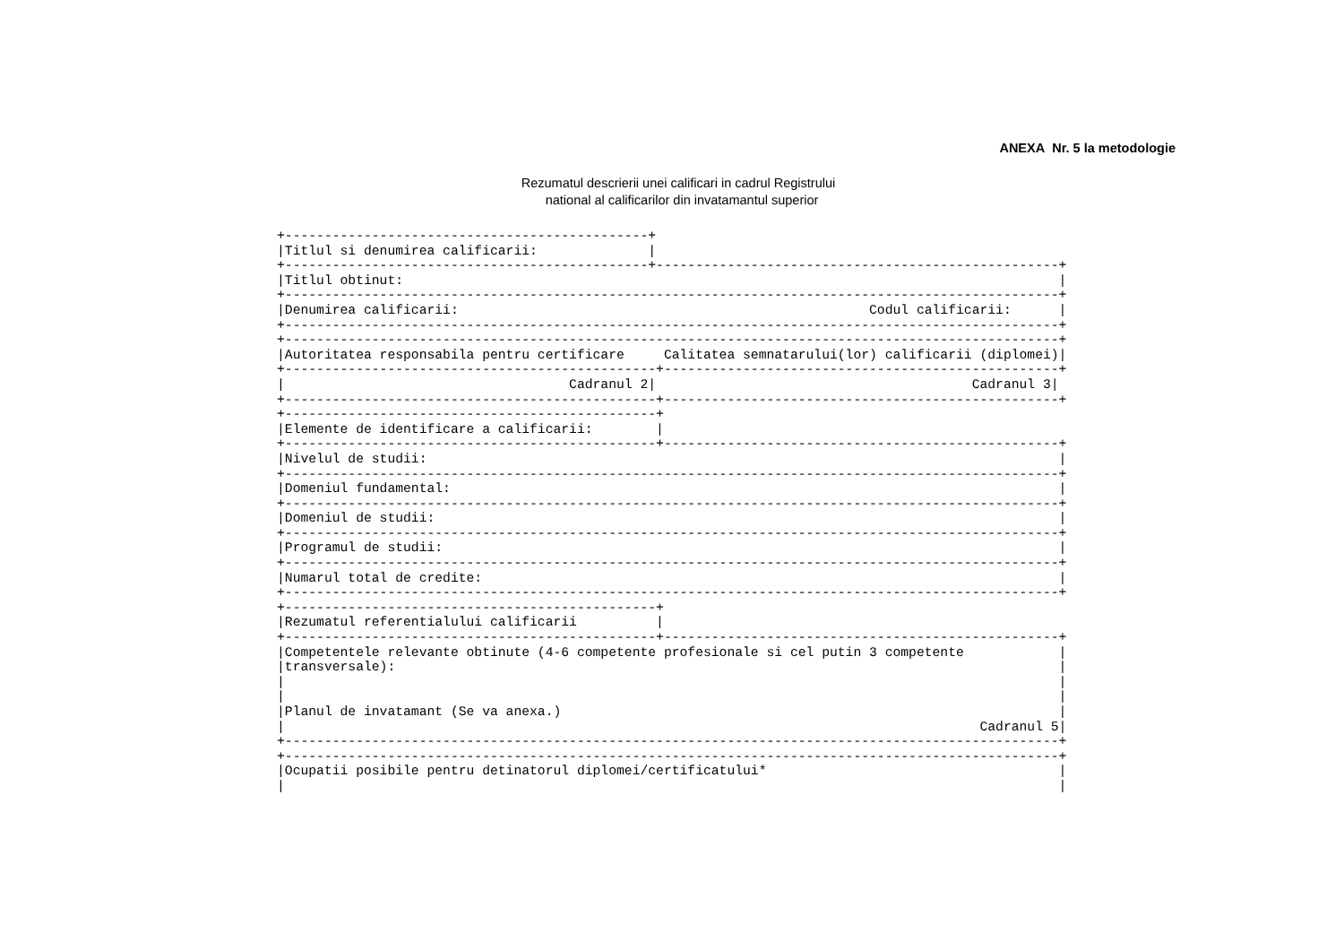ANEXA Nr. 5 la metodologie
Rezumatul descrierii unei calificari in cadrul Registrului
national al calificarilor din invatamantul superior
+----------------------------------------------+
|Titlul si denumirea calificarii:              |
+----------------------------------------------+---------------------------------------------------+
|Titlul obtinut:                                                                                   |
+--------------------------------------------------------------------------------------------------+
|Denumirea calificarii:                                                    Codul calificarii:      |
+--------------------------------------------------------------------------------------------------+
+--------------------------------------------------------------------------------------------------+
|Autoritatea responsabila pentru certificare     Calitatea semnatarului(lor) calificarii (diplomei)|
+-----------------------------------------------+--------------------------------------------------+
|                                    Cadranul 2|                                        Cadranul 3|
+-----------------------------------------------+--------------------------------------------------+
+-----------------------------------------------+
|Elemente de identificare a calificarii:        |
+-----------------------------------------------+--------------------------------------------------+
|Nivelul de studii:                                                                                |
+--------------------------------------------------------------------------------------------------+
|Domeniul fundamental:                                                                             |
+--------------------------------------------------------------------------------------------------+
|Domeniul de studii:                                                                               |
+--------------------------------------------------------------------------------------------------+
|Programul de studii:                                                                              |
+--------------------------------------------------------------------------------------------------+
|Numarul total de credite:                                                                         |
+--------------------------------------------------------------------------------------------------+
+-----------------------------------------------+
|Rezumatul referentialului calificarii          |
+-----------------------------------------------+--------------------------------------------------+
|Competentele relevante obtinute (4-6 competente profesionale si cel putin 3 competente            |
|transversale):                                                                                    |
|                                                                                                  |
|                                                                                                  |
|Planul de invatamant (Se va anexa.)                                                               |
|                                                                                        Cadranul 5|
+--------------------------------------------------------------------------------------------------+
+--------------------------------------------------------------------------------------------------+
|Ocupatii posibile pentru detinatorul diplomei/certificatului*                                     |
|                                                                                                  |